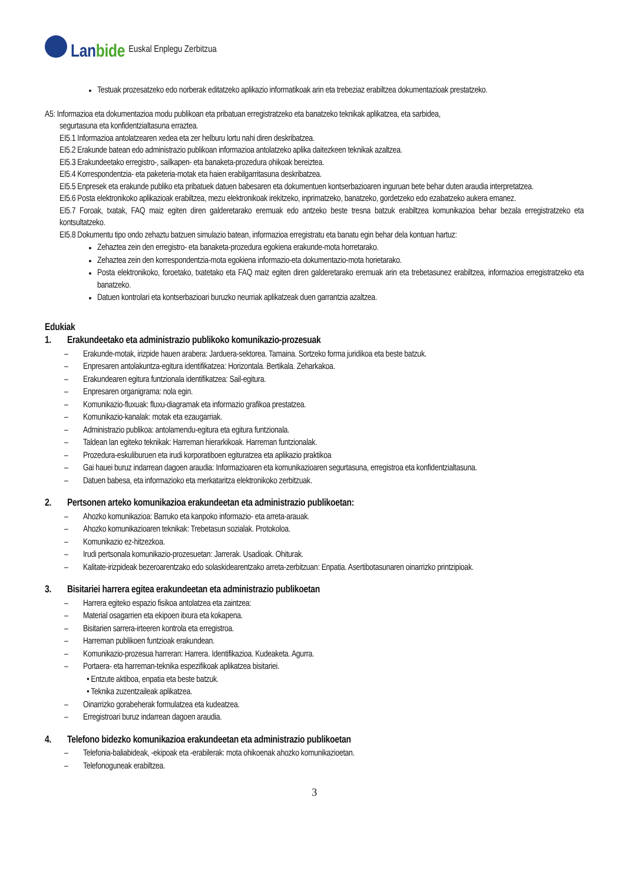Lanbide
Euskal Enplegu Zerbitzua
Testuak prozesatzeko edo norberak editatzeko aplikazio informatikoak arin eta trebeziaz erabiltzea dokumentazioak prestatzeko.
A5: Informazioa eta dokumentazioa modu publikoan eta pribatuan erregistratzeko eta banatzeko teknikak aplikatzea, eta sarbidea,
segurtasuna eta konfidentzialtasuna erraztea.
EI5.1 Informazioa antolatzearen xedea eta zer helburu lortu nahi diren deskribatzea.
EI5.2 Erakunde batean edo administrazio publikoan informazioa antolatzeko aplika daitezkeen teknikak azaltzea.
EI5.3 Erakundeetako erregistro-, sailkapen- eta banaketa-prozedura ohikoak bereiztea.
EI5.4 Korrespondentzia- eta paketeria-motak eta haien erabilgarritasuna deskribatzea.
EI5.5 Enpresek eta erakunde publiko eta pribatuek datuen babesaren eta dokumentuen kontserbazioaren inguruan bete behar duten araudia interpretatzea.
EI5.6 Posta elektronikoko aplikazioak erabiltzea, mezu elektronikoak irekitzeko, inprimatzeko, banatzeko, gordetzeko edo ezabatzeko aukera emanez.
EI5.7 Foroak, txatak, FAQ maiz egiten diren galderetarako eremuak edo antzeko beste tresna batzuk erabiltzea komunikazioa behar bezala erregistratzeko eta kontsultatzeko.
EI5.8 Dokumentu tipo ondo zehaztu batzuen simulazio batean, informazioa erregistratu eta banatu egin behar dela kontuan hartuz:
Zehaztea zein den erregistro- eta banaketa-prozedura egokiena erakunde-mota horretarako.
Zehaztea zein den korrespondentzia-mota egokiena informazio-eta dokumentazio-mota horietarako.
Posta elektronikoko, foroetako, txatetako eta FAQ maiz egiten diren galderetarako eremuak arin eta trebetasunez erabiltzea, informazioa erregistratzeko eta banatzeko.
Datuen kontrolari eta kontserbazioari buruzko neurriak aplikatzeak duen garrantzia azaltzea.
Edukiak
1. Erakundeetako eta administrazio publikoko komunikazio-prozesuak
– Erakunde-motak, irizpide hauen arabera: Jarduera-sektorea. Tamaina. Sortzeko forma juridikoa eta beste batzuk.
– Enpresaren antolakuntza-egitura identifikatzea: Horizontala. Bertikala. Zeharkakoa.
– Erakundearen egitura funtzionala identifikatzea: Sail-egitura.
– Enpresaren organigrama: nola egin.
– Komunikazio-fluxuak: fluxu-diagramak eta informazio grafikoa prestatzea.
– Komunikazio-kanalak: motak eta ezaugarriak.
– Administrazio publikoa: antolamendu-egitura eta egitura funtzionala.
– Taldean lan egiteko teknikak: Harreman hierarkikoak. Harreman funtzionalak.
– Prozedura-eskuliburuen eta irudi korporatiboen egituratzea eta aplikazio praktikoa
– Gai hauei buruz indarrean dagoen araudia: Informazioaren eta komunikazioaren segurtasuna, erregistroa eta konfidentzialtasuna.
– Datuen babesa, eta informazioko eta merkataritza elektronikoko zerbitzuak.
2. Pertsonen arteko komunikazioa erakundeetan eta administrazio publikoetan:
– Ahozko komunikazioa: Barruko eta kanpoko informazio- eta arreta-arauak.
– Ahozko komunikazioaren teknikak: Trebetasun sozialak. Protokoloa.
– Komunikazio ez-hitzezkoa.
– Irudi pertsonala komunikazio-prozesuetan: Jarrerak. Usadioak. Ohiturak.
– Kalitate-irizpideak bezeroarentzako edo solaskidearentzako arreta-zerbitzuan: Enpatia. Asertibotasunaren oinarrizko printzipioak.
3. Bisitariei harrera egitea erakundeetan eta administrazio publikoetan
– Harrera egiteko espazio fisikoa antolatzea eta zaintzea:
– Material osagarrien eta ekipoen itxura eta kokapena.
– Bisitarien sarrera-irteeren kontrola eta erregistroa.
– Harreman publikoen funtzioak erakundean.
– Komunikazio-prozesua harreran: Harrera. Identifikazioa. Kudeaketa. Agurra.
– Portaera- eta harreman-teknika espezifikoak aplikatzea bisitariei.
• Entzute aktiboa, enpatia eta beste batzuk.
• Teknika zuzentzaileak aplikatzea.
– Oinarrizko gorabeherak formulatzea eta kudeatzea.
– Erregistroari buruz indarrean dagoen araudia.
4. Telefono bidezko komunikazioa erakundeetan eta administrazio publikoetan
– Telefonia-baliabideak, -ekipoak eta -erabilerak: mota ohikoenak ahozko komunikazioetan.
– Telefonoguneak erabiltzea.
3